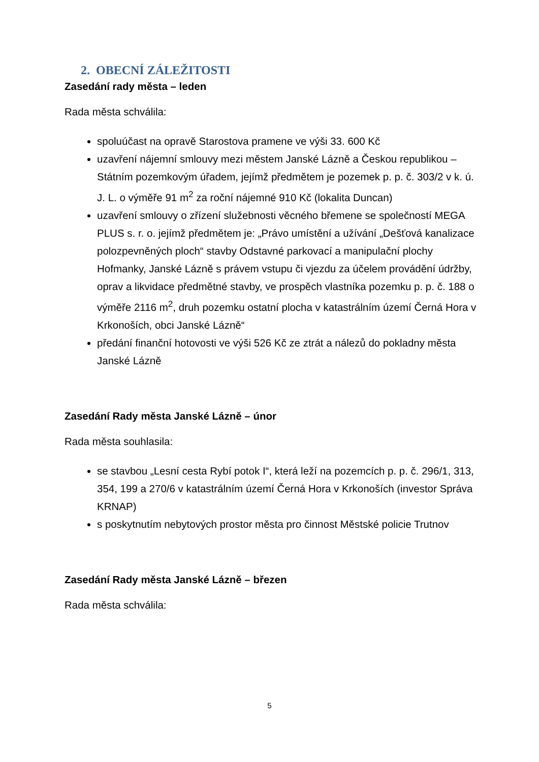2. OBECNÍ ZÁLEŽITOSTI
Zasedání rady města – leden
Rada města schválila:
spoluúčast na opravě Starostova pramene ve výši 33. 600 Kč
uzavření nájemní smlouvy mezi městem Janské Lázně a Českou republikou – Státním pozemkovým úřadem, jejímž předmětem je pozemek p. p. č. 303/2 v k. ú. J. L. o výměře 91 m<sup>2</sup> za roční nájemné 910 Kč (lokalita Duncan)
uzavření smlouvy o zřízení služebnosti věcného břemene se společností MEGA PLUS s. r. o. jejímž předmětem je: „Právo umístění a užívání „Dešťová kanalizace polozpevněných ploch“ stavby Odstavné parkovací a manipulační plochy Hofmanky, Janské Lázně s právem vstupu či vjezdu za účelem provádění údržby, oprav a likvidace předmětné stavby, ve prospěch vlastníka pozemku p. p. č. 188 o výměře 2116 m<sup>2</sup>, druh pozemku ostatní plocha v katastrálním území Černá Hora v Krkonoších, obci Janské Lázně“
předání finanční hotovosti ve výši 526 Kč ze ztrát a nálezů do pokladny města Janské Lázně
Zasedání Rady města Janské Lázně – únor
Rada města souhlasila:
se stavbou „Lesní cesta Rybí potok I“, která leží na pozemcích p. p. č. 296/1, 313, 354, 199 a 270/6 v katastrálním území Černá Hora v Krkonoších (investor Správa KRNAP)
s poskytnutím nebytových prostor města pro činnost Městské policie Trutnov
Zasedání Rady města Janské Lázně – březen
Rada města schválila:
5